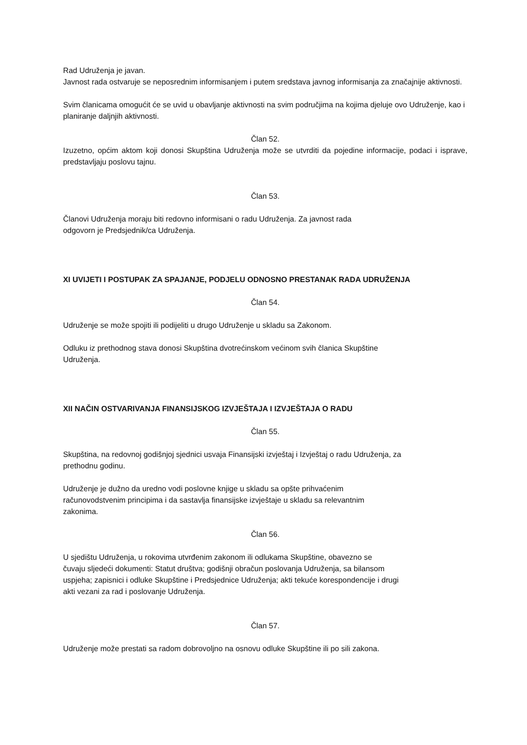Rad Udruženja je javan.
Javnost rada ostvaruje se neposrednim informisanjem i putem sredstava javnog informisanja za značajnije aktivnosti.
Svim članicama omogućit će se uvid u obavljanje aktivnosti na svim područjima na kojima djeluje ovo Udruženje, kao i planiranje daljnjih aktivnosti.
Član 52.
Izuzetno, općim aktom koji donosi Skupština Udruženja može se utvrditi da pojedine informacije, podaci i isprave, predstavljaju poslovu tajnu.
Član 53.
Članovi Udruženja moraju biti redovno informisani o radu Udruženja. Za javnost rada
odgovorn je Predsjednik/ca Udruženja.
XI UVIJETI I POSTUPAK ZA SPAJANJE, PODJELU ODNOSNO PRESTANAK RADA UDRUŽENJA
Član 54.
Udruženje se može spojiti ili podijeliti u drugo Udruženje u skladu sa Zakonom.
Odluku iz prethodnog stava donosi Skupština dvotrećinskom većinom svih članica Skupštine
Udruženja.
XII NAČIN OSTVARIVANJA FINANSIJSKOG IZVJEŠTAJA I IZVJEŠTAJA O RADU
Član 55.
Skupština, na redovnoj godišnjoj sjednici usvaja Finansijski izvještaj i Izvještaj o radu Udruženja, za
prethodnu godinu.
Udruženje je dužno da uredno vodi poslovne knjige u skladu sa opšte prihvaćenim
računovodstvenim principima i da sastavlja finansijske izvještaje u skladu sa relevantnim
zakonima.
Član 56.
U sjedištu Udruženja, u rokovima utvrđenim zakonom ili odlukama Skupštine, obavezno se
čuvaju sljedeći dokumenti: Statut društva; godišnji obračun poslovanja Udruženja, sa bilansom
uspjeha; zapisnici i odluke Skupštine i Predsjednice Udruženja; akti tekuće korespondencije i drugi
akti vezani za rad i poslovanje Udruženja.
Član 57.
Udruženje može prestati sa radom dobrovoljno na osnovu odluke Skupštine ili po sili zakona.